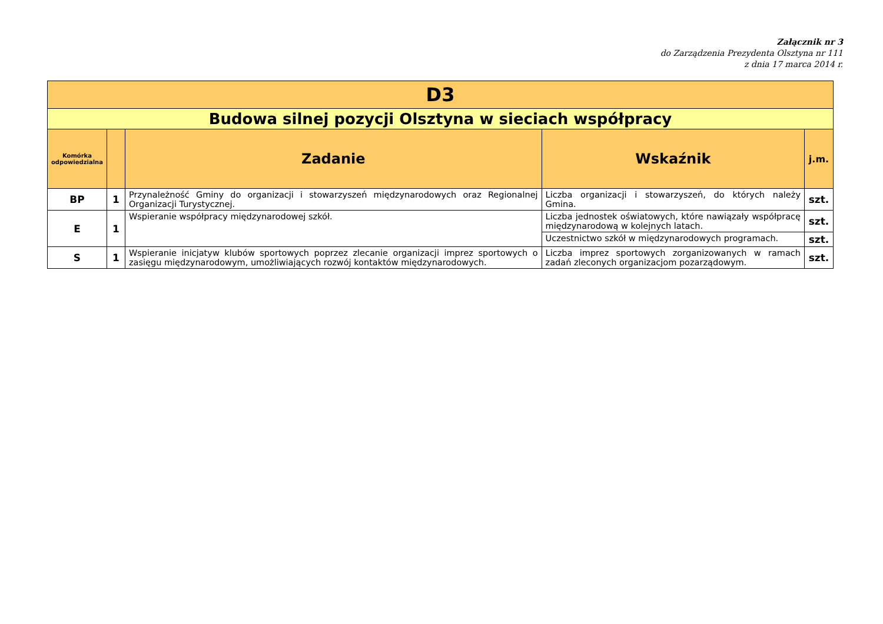Załącznik nr 3
do Zarządzenia Prezydenta Olsztyna nr 111
z dnia 17 marca 2014 r.
| D3 | | | | |
| Budowa silnej pozycji Olsztyna w sieciach współpracy | | | | |
| Komórka odpowiedzialna | | Zadanie | Wskaźnik | j.m. |
| BP | 1 | Przynależność Gminy do organizacji i stowarzyszeń międzynarodowych oraz Regionalnej Organizacji Turystycznej. | Liczba organizacji i stowarzyszeń, do których należy Gmina. | szt. |
| E | 1 | Wspieranie współpracy międzynarodowej szkół. | Liczba jednostek oświatowych, które nawiązały współpracę międzynarodową w kolejnych latach. | szt. |
| | | | Uczestnictwo szkół w międzynarodowych programach. | szt. |
| S | 1 | Wspieranie inicjatyw klubów sportowych poprzez zlecanie organizacji imprez sportowych o zasięgu międzynarodowym, umożliwiających rozwój kontaktów międzynarodowych. | Liczba imprez sportowych zorganizowanych w ramach zadań zleconych organizacjom pozarządowym. | szt. |